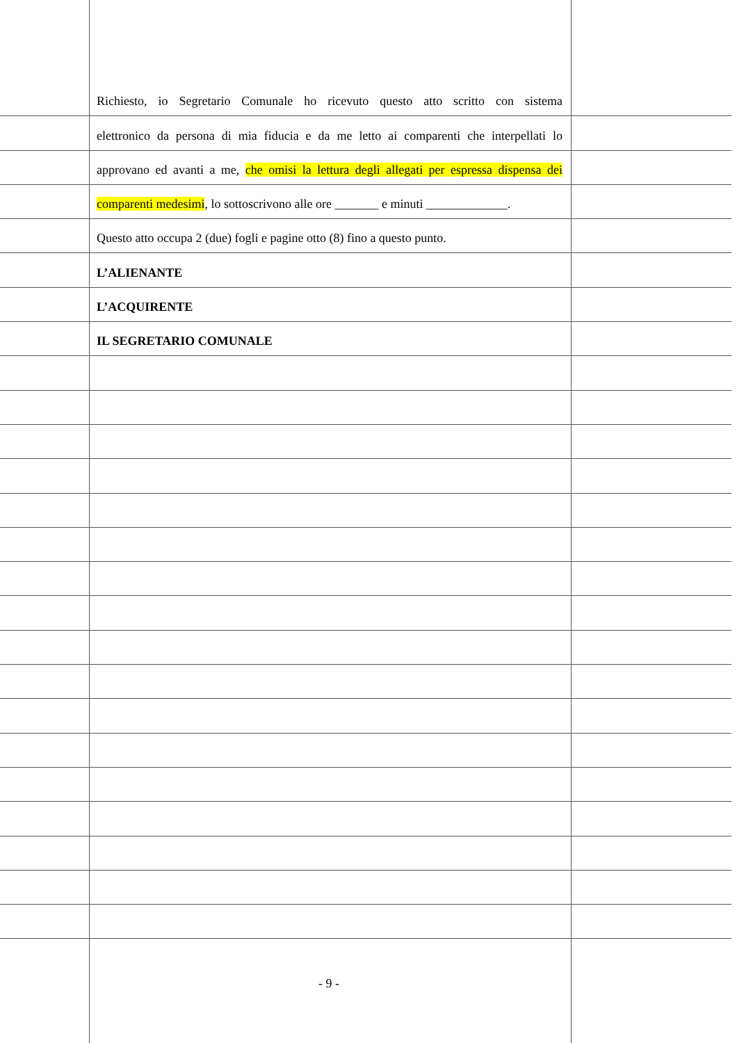Richiesto, io Segretario Comunale ho ricevuto questo atto scritto con sistema
elettronico da persona di mia fiducia e da me letto ai comparenti che interpellati lo
approvano ed avanti a me, che omisi la lettura degli allegati per espressa dispensa dei
comparenti medesimi, lo sottoscrivono alle ore _______ e minuti _____________.
Questo atto occupa 2 (due) fogli e pagine otto (8) fino a questo punto.
L’ALIENANTE
L’ACQUIRENTE
IL SEGRETARIO COMUNALE
- 9 -